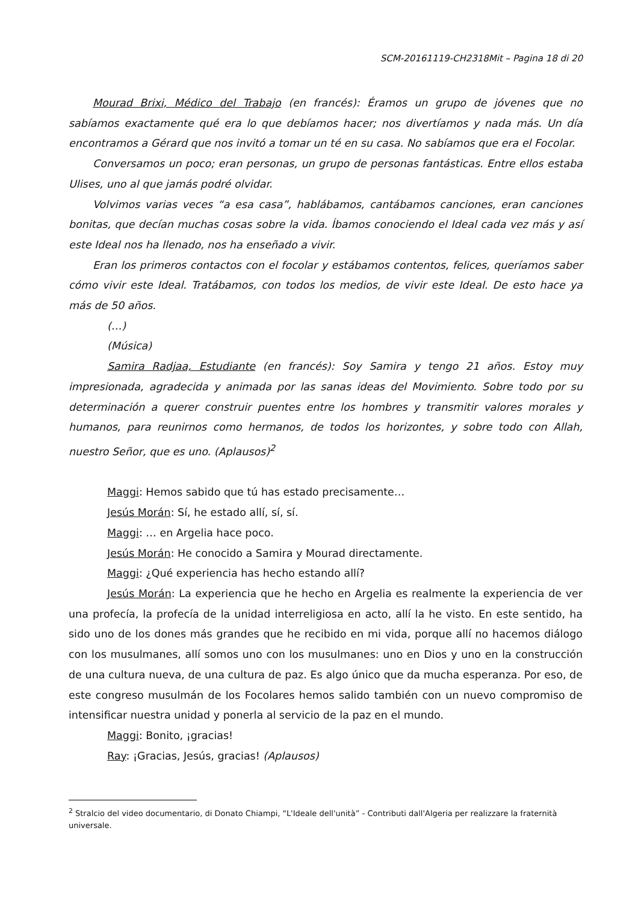SCM-20161119-CH2318Mit – Pagina 18 di 20
Mourad Brixi, Médico del Trabajo (en francés): Éramos un grupo de jóvenes que no sabíamos exactamente qué era lo que debíamos hacer; nos divertíamos y nada más. Un día encontramos a Gérard que nos invitó a tomar un té en su casa. No sabíamos que era el Focolar.
Conversamos un poco; eran personas, un grupo de personas fantásticas. Entre ellos estaba Ulises, uno al que jamás podré olvidar.
Volvimos varias veces “a esa casa”, hablábamos, cantábamos canciones, eran canciones bonitas, que decían muchas cosas sobre la vida. Íbamos conociendo el Ideal cada vez más y así este Ideal nos ha llenado, nos ha enseñado a vivir.
Eran los primeros contactos con el focolar y estábamos contentos, felices, queríamos saber cómo vivir este Ideal. Tratábamos, con todos los medios, de vivir este Ideal. De esto hace ya más de 50 años.
(…)
(Música)
Samira Radjaa, Estudiante (en francés): Soy Samira y tengo 21 años. Estoy muy impresionada, agradecida y animada por las sanas ideas del Movimiento. Sobre todo por su determinación a querer construir puentes entre los hombres y transmitir valores morales y humanos, para reunirnos como hermanos, de todos los horizontes, y sobre todo con Allah, nuestro Señor, que es uno. (Aplausos)<sup>2</sup>
Maggi: Hemos sabido que tú has estado precisamente…
Jesús Morán: Sí, he estado allí, sí, sí.
Maggi: … en Argelia hace poco.
Jesús Morán: He conocido a Samira y Mourad directamente.
Maggi: ¿Qué experiencia has hecho estando allí?
Jesús Morán: La experiencia que he hecho en Argelia es realmente la experiencia de ver una profecía, la profecía de la unidad interreligiosa en acto, allí la he visto. En este sentido, ha sido uno de los dones más grandes que he recibido en mi vida, porque allí no hacemos diálogo con los musulmanes, allí somos uno con los musulmanes: uno en Dios y uno en la construcción de una cultura nueva, de una cultura de paz. Es algo único que da mucha esperanza. Por eso, de este congreso musulmán de los Focolares hemos salido también con un nuevo compromiso de intensificar nuestra unidad y ponerla al servicio de la paz en el mundo.
Maggi: Bonito, ¡gracias!
Ray: ¡Gracias, Jesús, gracias! (Aplausos)
<sup>2</sup> Stralcio del video documentario, di Donato Chiampi, “L'Ideale dell'unità” - Contributi dall'Algeria per realizzare la fraternità universale.